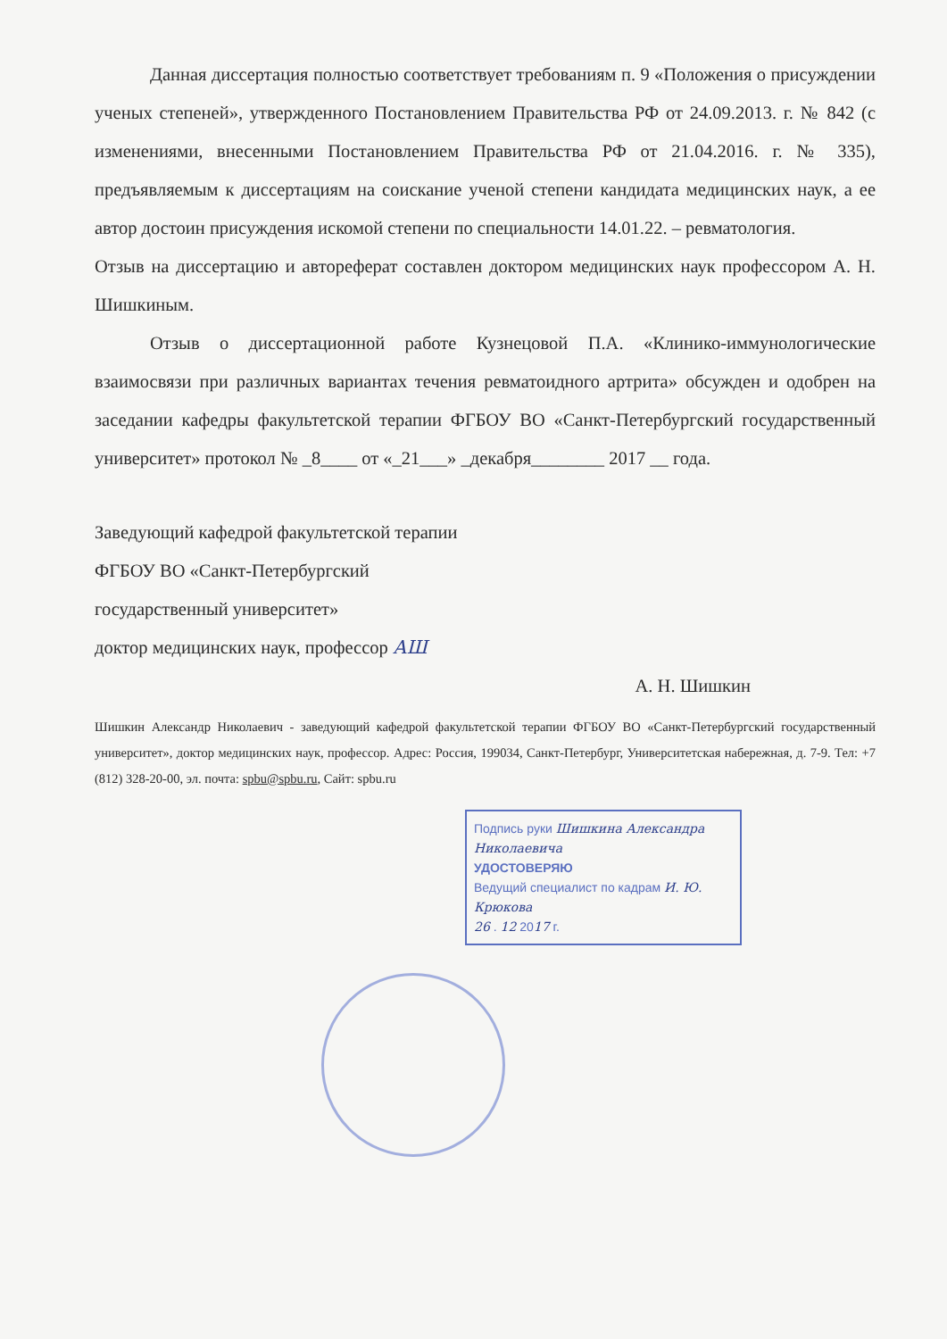Данная диссертация полностью соответствует требованиям п. 9 «Положения о присуждении ученых степеней», утвержденного Постановлением Правительства РФ от 24.09.2013. г. № 842 (с изменениями, внесенными Постановлением Правительства РФ от 21.04.2016. г. № 335), предъявляемым к диссертациям на соискание ученой степени кандидата медицинских наук, а ее автор достоин присуждения искомой степени по специальности 14.01.22. – ревматология.
Отзыв на диссертацию и автореферат составлен доктором медицинских наук профессором А. Н. Шишкиным.
Отзыв о диссертационной работе Кузнецовой П.А. «Клинико-иммунологические взаимосвязи при различных вариантах течения ревматоидного артрита» обсужден и одобрен на заседании кафедры факультетской терапии ФГБОУ ВО «Санкт-Петербургский государственный университет» протокол № _8____ от «_21___» _декабря________ 2017 __ года.
Заведующий кафедрой факультетской терапии
ФГБОУ ВО «Санкт-Петербургский
государственный университет»
доктор медицинских наук, профессор АШ
А. Н. Шишкин
Шишкин Александр Николаевич - заведующий кафедрой факультетской терапии ФГБОУ ВО «Санкт-Петербургский государственный университет», доктор медицинских наук, профессор. Адрес: Россия, 199034, Санкт-Петербург, Университетская набережная, д. 7-9. Тел: +7 (812) 328-20-00, эл. почта: spbu@spbu.ru, Сайт: spbu.ru
Подпись руки Шишкина Александра Николаевича
УДОСТОВЕРЯЮ
Ведущий специалист по кадрам И. Ю. Крюкова
26 . 12 2017 г.